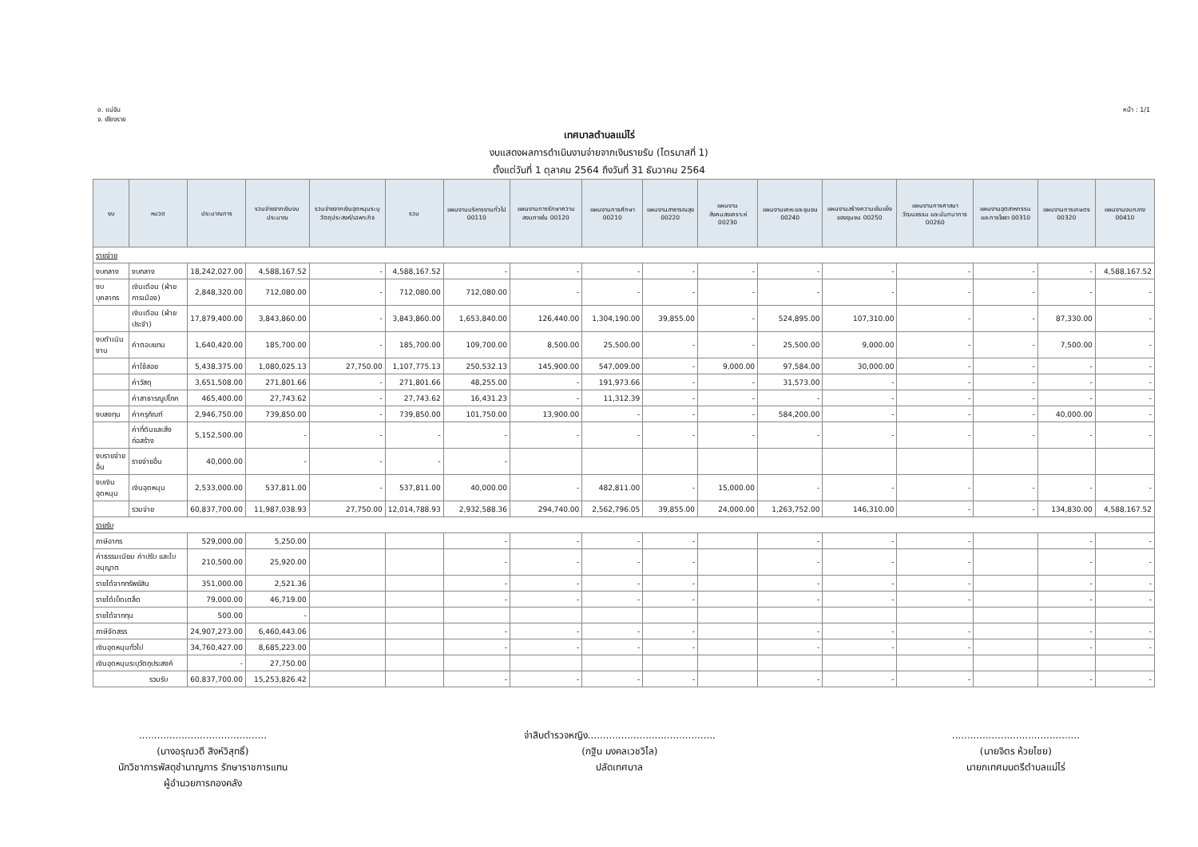อ. แม่จัน
จ. เชียงราย
หน้า : 1/1
เทศบาลตำบลแม่ไร่
งบแสดงผลการดำเนินงานจ่ายจากเงินรายรับ (ไตรมาสที่ 1)
ตั้งแต่วันที่ 1 ตุลาคม 2564 ถึงวันที่ 31 ธันวาคม 2564
| งบ | หมวด | ประมาณการ | รวมจ่ายจากเงินงบประมาณ | รวมจ่ายจากเงินอุดหนุนระบุวัตถุประสงค์/เฉพาะกิจ | รวม | แผนงานบริหารงานทั่วไป 00110 | แผนงานการรักษาความสงบภายใน 00120 | แผนงานการศึกษา 00210 | แผนงานสาธารณสุข 00220 | แผนงานสังคมสงเคราะห์ 00230 | แผนงานเคหะและชุมชน 00240 | แผนงานสร้างความเข้มแข็งของชุมชน 00250 | แผนงานการศาสนา วัฒนธรรม และนันทนาการ 00260 | แผนงานอุตสาหกรรมและการโยธา 00310 | แผนงานการเกษตร 00320 | แผนงานงบกลาง 00410 |
| --- | --- | --- | --- | --- | --- | --- | --- | --- | --- | --- | --- | --- | --- | --- | --- | --- |
| รายจ่าย | | | | | | | | | | | | | | | | |
| งบกลาง | งบกลาง | 18,242,027.00 | 4,588,167.52 | - | 4,588,167.52 | - | - | - | - | - | - | - | - | - | - | 4,588,167.52 |
| งบบุคลากร | เงินเดือน (ฝ่ายการเมือง) | 2,848,320.00 | 712,080.00 | - | 712,080.00 | 712,080.00 | - | - | - | - | - | - | - | - | - | - |
| | เงินเดือน (ฝ่ายประจำ) | 17,879,400.00 | 3,843,860.00 | - | 3,843,860.00 | 1,653,840.00 | 126,440.00 | 1,304,190.00 | 39,855.00 | - | 524,895.00 | 107,310.00 | - | - | 87,330.00 | - |
| งบดำเนินงาน | ค่าตอบแทน | 1,640,420.00 | 185,700.00 | - | 185,700.00 | 109,700.00 | 8,500.00 | 25,500.00 | - | - | 25,500.00 | 9,000.00 | - | - | 7,500.00 | - |
| | ค่าใช้สอย | 5,438,375.00 | 1,080,025.13 | 27,750.00 | 1,107,775.13 | 250,532.13 | 145,900.00 | 547,009.00 | - | 9,000.00 | 97,584.00 | 30,000.00 | - | - | - | - |
| | ค่าวัสดุ | 3,651,508.00 | 271,801.66 | - | 271,801.66 | 48,255.00 | - | 191,973.66 | - | - | 31,573.00 | - | - | - | - | - |
| | ค่าสาธารณูปโภค | 465,400.00 | 27,743.62 | - | 27,743.62 | 16,431.23 | - | 11,312.39 | - | - | - | - | - | - | - | - |
| งบลงทุน | ค่าครุภัณฑ์ | 2,946,750.00 | 739,850.00 | - | 739,850.00 | 101,750.00 | 13,900.00 | - | - | - | 584,200.00 | - | - | - | 40,000.00 | - |
| | ค่าที่ดินและสิ่งก่อสร้าง | 5,152,500.00 | - | - | - | - | - | - | - | - | - | - | - | - | - | - |
| งบรายจ่ายอื่น | รายจ่ายอื่น | 40,000.00 | - | - | - | - | | | | | | | | | | |
| งบเงินอุดหนุน | เงินอุดหนุน | 2,533,000.00 | 537,811.00 | - | 537,811.00 | 40,000.00 | - | 482,811.00 | - | 15,000.00 | - | - | - | - | - | - |
| | รวมจ่าย | 60,837,700.00 | 11,987,038.93 | 27,750.00 | 12,014,788.93 | 2,932,588.36 | 294,740.00 | 2,562,796.05 | 39,855.00 | 24,000.00 | 1,263,752.00 | 146,310.00 | - | - | 134,830.00 | 4,588,167.52 |
| รายรับ | | | | | | | | | | | | | | | | |
| ภาษีอากร | | 529,000.00 | 5,250.00 | | | - | - | - | - | | - | - | - | | - | - |
| ค่าธรรมเนียม ค่าปรับ และใบอนุญาต | | 210,500.00 | 25,920.00 | | | - | - | - | - | | - | - | - | | - | - |
| รายได้จากทรัพย์สิน | | 351,000.00 | 2,521.36 | | | - | - | - | - | | - | - | - | | - | - |
| รายได้เบ็ดเตล็ด | | 79,000.00 | 46,719.00 | | | - | - | - | - | | - | - | - | | - | - |
| รายได้จากทุน | | 500.00 | - | | | | | | | | | | | | | |
| ภาษีจัดสรร | | 24,907,273.00 | 6,460,443.06 | | | - | - | - | - | | - | - | - | | - | - |
| เงินอุดหนุนทั่วไป | | 34,760,427.00 | 8,685,223.00 | | | - | - | - | - | | - | - | - | | - | - |
| เงินอุดหนุนระบุวัตถุประสงค์ | | - | 27,750.00 | | | | | | | | | | | | | |
| รวมรับ | | 60,837,700.00 | 15,253,826.42 | | | - | - | - | - | | - | - | - | | - | - |
..........................................
(นางอรุณวดี สิงห์วิสุทธิ์)
นักวิชาการพัสดุชำนาญการ รักษาราชการแทน
ผู้อำนวยการกองคลัง
จ่าสิบตำรวจหญิง..........................................
(กฐิน มงคลเวชวิไล)
ปลัดเทศบาล
..........................................
(นายจิตร ห้วยไชย)
นายกเทศมนตรีตำบลแม่ไร่